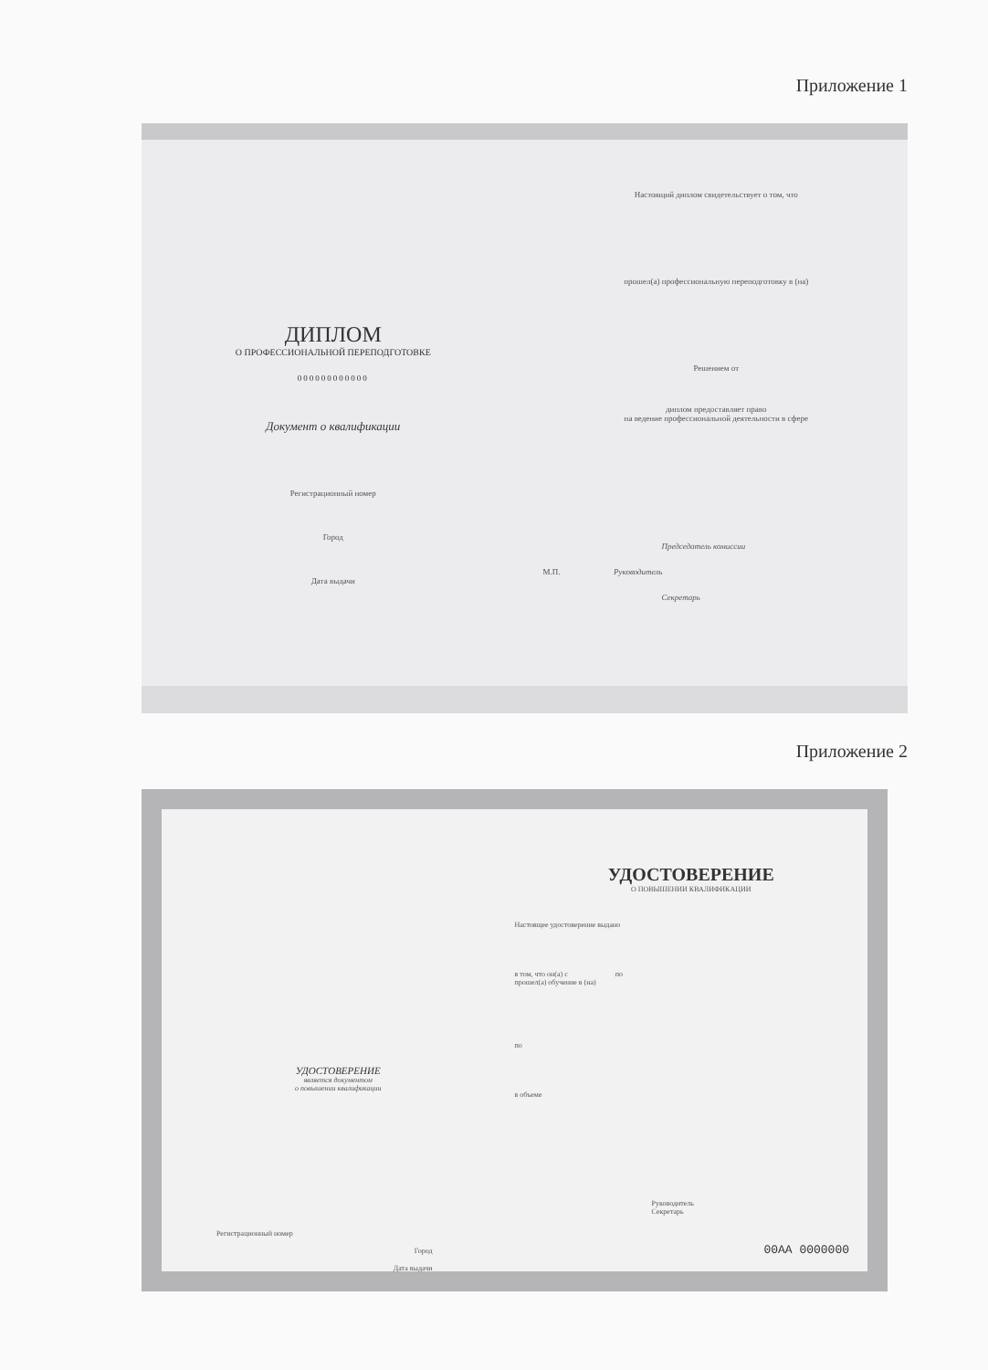Приложение 1
ДИПЛОМ
О ПРОФЕССИОНАЛЬНОЙ ПЕРЕПОДГОТОВКЕ
000000000000
Документ о квалификации
Регистрационный номер
Город
Дата выдачи
Настоящий диплом свидетельствует о том, что
прошел(а) профессиональную переподготовку в (на)
Решением от
диплом предоставляет право
на ведение профессиональной деятельности в сфере
Председатель комиссии
М.П. Руководитель
Секретарь
Приложение 2
УДОСТОВЕРЕНИЕ
является документом
о повышении квалификации
Регистрационный номер
Город
Дата выдачи
УДОСТОВЕРЕНИЕ
О ПОВЫШЕНИИ КВАЛИФИКАЦИИ
Настоящее удостоверение выдано
в том, что он(а) с по
прошел(а) обучение в (на)
по
в объеме
Руководитель
Секретарь
00АА 0000000